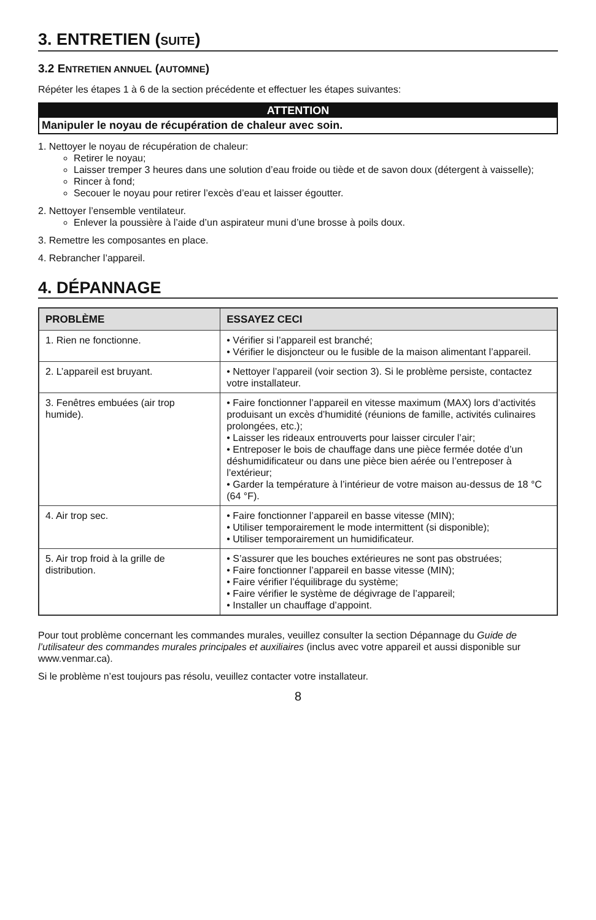3. ENTRETIEN (SUITE)
3.2 ENTRETIEN ANNUEL (AUTOMNE)
Répéter les étapes 1 à 6 de la section précédente et effectuer les étapes suivantes:
ATTENTION
Manipuler le noyau de récupération de chaleur avec soin.
1. Nettoyer le noyau de récupération de chaleur:
Retirer le noyau;
Laisser tremper 3 heures dans une solution d’eau froide ou tiède et de savon doux (détergent à vaisselle);
Rincer à fond;
Secouer le noyau pour retirer l’excès d’eau et laisser égoutter.
2. Nettoyer l’ensemble ventilateur.
Enlever la poussière à l’aide d’un aspirateur muni d’une brosse à poils doux.
3. Remettre les composantes en place.
4. Rebrancher l’appareil.
4. DÉPANNAGE
| PROBLÈME | ESSAYEZ CECI |
| --- | --- |
| 1. Rien ne fonctionne. | • Vérifier si l’appareil est branché; • Vérifier le disjoncteur ou le fusible de la maison alimentant l’appareil. |
| 2. L’appareil est bruyant. | • Nettoyer l’appareil (voir section 3). Si le problème persiste, contactez votre installateur. |
| 3. Fenêtres embuées (air trop humide). | • Faire fonctionner l’appareil en vitesse maximum (MAX) lors d’activités produisant un excès d’humidité (réunions de famille, activités culinaires prolongées, etc.); • Laisser les rideaux entrouverts pour laisser circuler l’air; • Entreposer le bois de chauffage dans une pièce fermée dotée d’un déshumidificateur ou dans une pièce bien aérée ou l’entreposer à l’extérieur; • Garder la température à l’intérieur de votre maison au-dessus de 18 °C (64 °F). |
| 4. Air trop sec. | • Faire fonctionner l’appareil en basse vitesse (MIN); • Utiliser temporairement le mode intermittent (si disponible); • Utiliser temporairement un humidificateur. |
| 5. Air trop froid à la grille de distribution. | • S’assurer que les bouches extérieures ne sont pas obstruées; • Faire fonctionner l’appareil en basse vitesse (MIN); • Faire vérifier l’équilibrage du système; • Faire vérifier le système de dégivrage de l’appareil; • Installer un chauffage d’appoint. |
Pour tout problème concernant les commandes murales, veuillez consulter la section Dépannage du Guide de l’utilisateur des commandes murales principales et auxiliaires (inclus avec votre appareil et aussi disponible sur www.venmar.ca).
Si le problème n’est toujours pas résolu, veuillez contacter votre installateur.
8